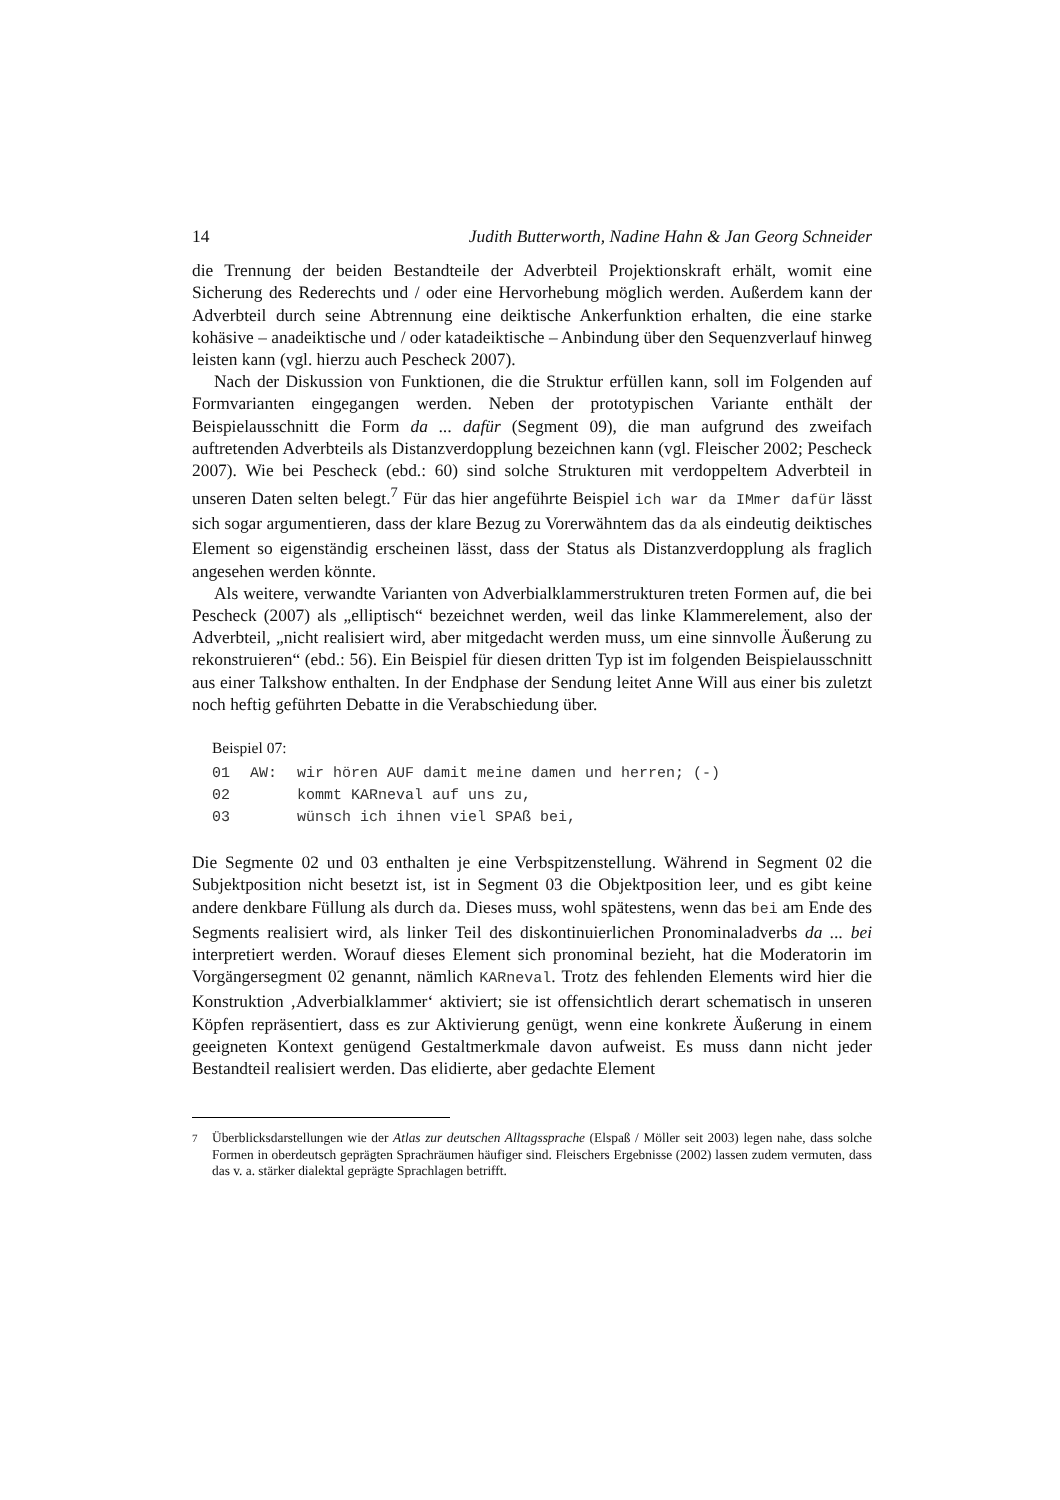14 Judith Butterworth, Nadine Hahn & Jan Georg Schneider
die Trennung der beiden Bestandteile der Adverbteil Projektionskraft erhält, womit eine Sicherung des Rederechts und / oder eine Hervorhebung möglich werden. Außerdem kann der Adverbteil durch seine Abtrennung eine deiktische Ankerfunktion erhalten, die eine starke kohäsive – anadeiktische und / oder katadeiktische – Anbindung über den Sequenzverlauf hinweg leisten kann (vgl. hierzu auch Pescheck 2007).
Nach der Diskussion von Funktionen, die die Struktur erfüllen kann, soll im Folgenden auf Formvarianten eingegangen werden. Neben der prototypischen Variante enthält der Beispielausschnitt die Form da ... dafür (Segment 09), die man aufgrund des zweifach auftretenden Adverbteils als Distanzverdopplung bezeichnen kann (vgl. Fleischer 2002; Pescheck 2007). Wie bei Pescheck (ebd.: 60) sind solche Strukturen mit verdoppeltem Adverbteil in unseren Daten selten belegt.<sup>7</sup> Für das hier angeführte Beispiel ich war da IMmer dafür lässt sich sogar argumentieren, dass der klare Bezug zu Vorerwähntem das da als eindeutig deiktisches Element so eigenständig erscheinen lässt, dass der Status als Distanzverdopplung als fraglich angesehen werden könnte.
Als weitere, verwandte Varianten von Adverbialklammerstrukturen treten Formen auf, die bei Pescheck (2007) als „elliptisch“ bezeichnet werden, weil das linke Klammerelement, also der Adverbteil, „nicht realisiert wird, aber mitgedacht werden muss, um eine sinnvolle Äußerung zu rekonstruieren“ (ebd.: 56). Ein Beispiel für diesen dritten Typ ist im folgenden Beispielausschnitt aus einer Talkshow enthalten. In der Endphase der Sendung leitet Anne Will aus einer bis zuletzt noch heftig geführten Debatte in die Verabschiedung über.
Beispiel 07:
| 01 | AW: | wir hören AUF damit meine damen und herren; (-) |
| 02 | | kommt KARneval auf uns zu, |
| 03 | | wünsch ich ihnen viel SPAß bei, |
Die Segmente 02 und 03 enthalten je eine Verbspitzenstellung. Während in Segment 02 die Subjektposition nicht besetzt ist, ist in Segment 03 die Objektposition leer, und es gibt keine andere denkbare Füllung als durch da. Dieses muss, wohl spätestens, wenn das bei am Ende des Segments realisiert wird, als linker Teil des diskontinuierlichen Pronominaladverbs da ... bei interpretiert werden. Worauf dieses Element sich pronominal bezieht, hat die Moderatorin im Vorgängersegment 02 genannt, nämlich KARneval. Trotz des fehlenden Elements wird hier die Konstruktion ‚Adverbialklammer‘ aktiviert; sie ist offensichtlich derart schematisch in unseren Köpfen repräsentiert, dass es zur Aktivierung genügt, wenn eine konkrete Äußerung in einem geeigneten Kontext genügend Gestaltmerkmale davon aufweist. Es muss dann nicht jeder Bestandteil realisiert werden. Das elidierte, aber gedachte Element
<sup>7</sup> Überblicksdarstellungen wie der Atlas zur deutschen Alltagssprache (Elspaß / Möller seit 2003) legen nahe, dass solche Formen in oberdeutsch geprägten Sprachräumen häufiger sind. Fleischers Ergebnisse (2002) lassen zudem vermuten, dass das v. a. stärker dialektal geprägte Sprachlagen betrifft.